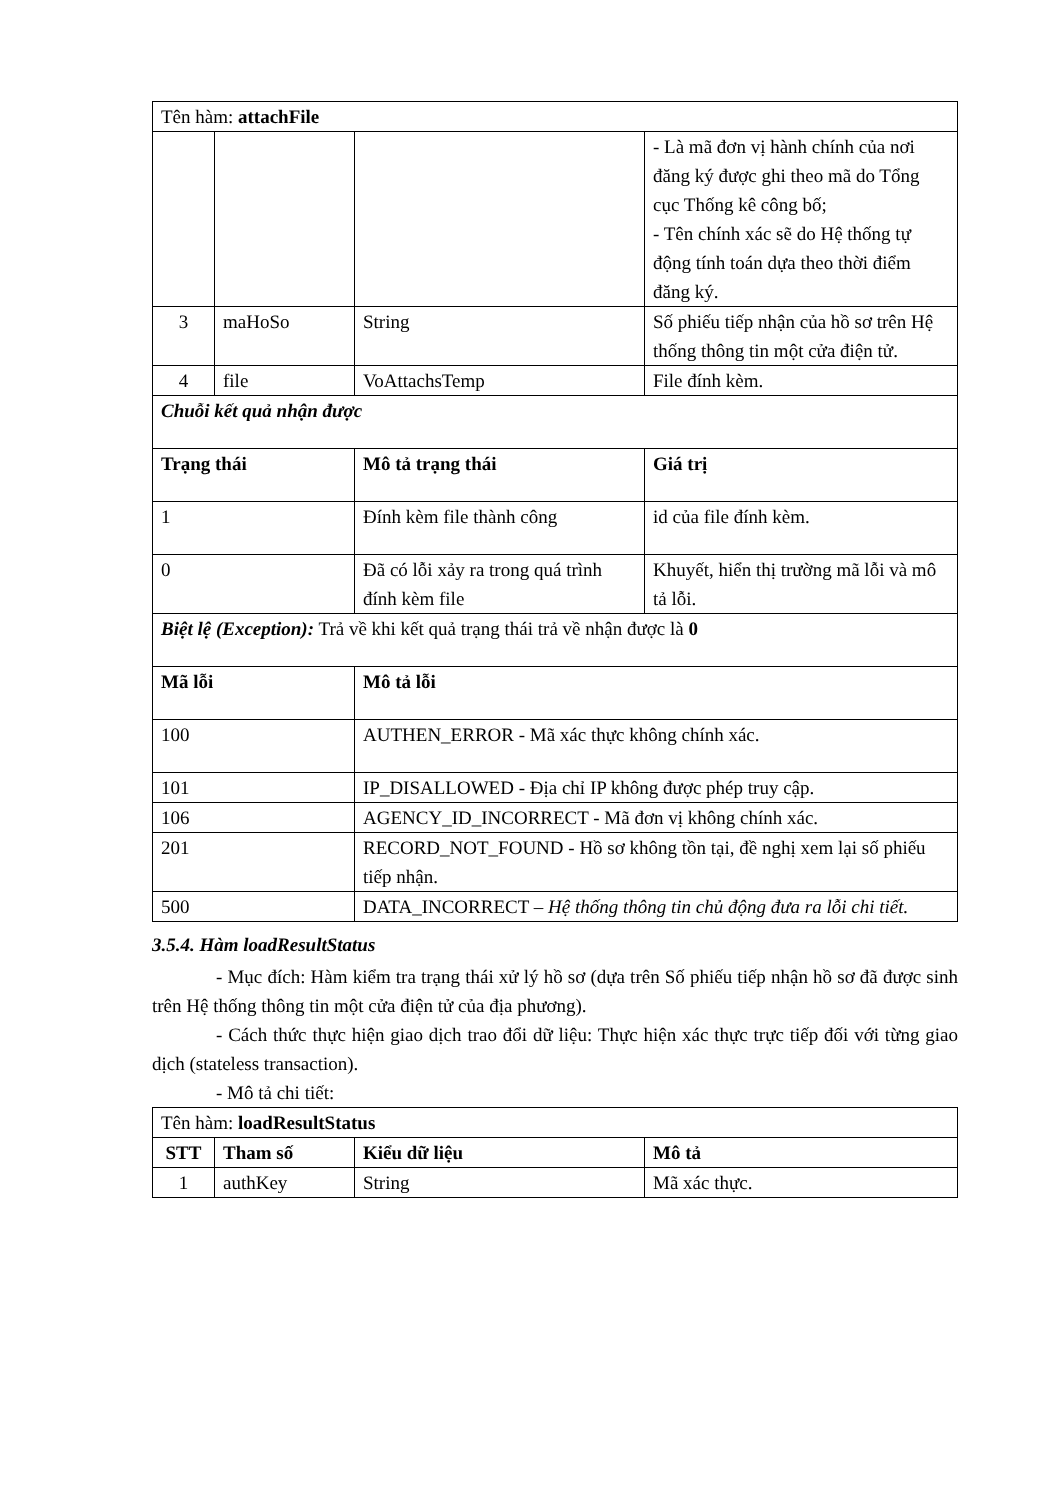| Tên hàm: attachFile | | | |
| | | | - Là mã đơn vị hành chính của nơi đăng ký được ghi theo mã do Tổng cục Thống kê công bố; - Tên chính xác sẽ do Hệ thống tự động tính toán dựa theo thời điểm đăng ký. |
| 3 | maHoSo | String | Số phiếu tiếp nhận của hồ sơ trên Hệ thống thông tin một cửa điện tử. |
| 4 | file | VoAttachsTemp | File đính kèm. |
| Chuỗi kết quả nhận được | | | |
| Trạng thái | | Mô tả trạng thái | Giá trị |
| 1 | | Đính kèm file thành công | id của file đính kèm. |
| 0 | | Đã có lỗi xảy ra trong quá trình đính kèm file | Khuyết, hiển thị trường mã lỗi và mô tả lỗi. |
| Biệt lệ (Exception): Trả về khi kết quả trạng thái trả về nhận được là 0 | | | |
| Mã lỗi | | Mô tả lỗi | |
| 100 | | AUTHEN_ERROR - Mã xác thực không chính xác. | |
| 101 | | IP_DISALLOWED - Địa chỉ IP không được phép truy cập. | |
| 106 | | AGENCY_ID_INCORRECT - Mã đơn vị không chính xác. | |
| 201 | | RECORD_NOT_FOUND - Hồ sơ không tồn tại, đề nghị xem lại số phiếu tiếp nhận. | |
| 500 | | DATA_INCORRECT – Hệ thống thông tin chủ động đưa ra lỗi chi tiết. | |
3.5.4. Hàm loadResultStatus
- Mục đích: Hàm kiểm tra trạng thái xử lý hồ sơ (dựa trên Số phiếu tiếp nhận hồ sơ đã được sinh trên Hệ thống thông tin một cửa điện tử của địa phương).
- Cách thức thực hiện giao dịch trao đổi dữ liệu: Thực hiện xác thực trực tiếp đối với từng giao dịch (stateless transaction).
- Mô tả chi tiết:
| Tên hàm: loadResultStatus | | | |
| STT | Tham số | Kiểu dữ liệu | Mô tả |
| 1 | authKey | String | Mã xác thực. |